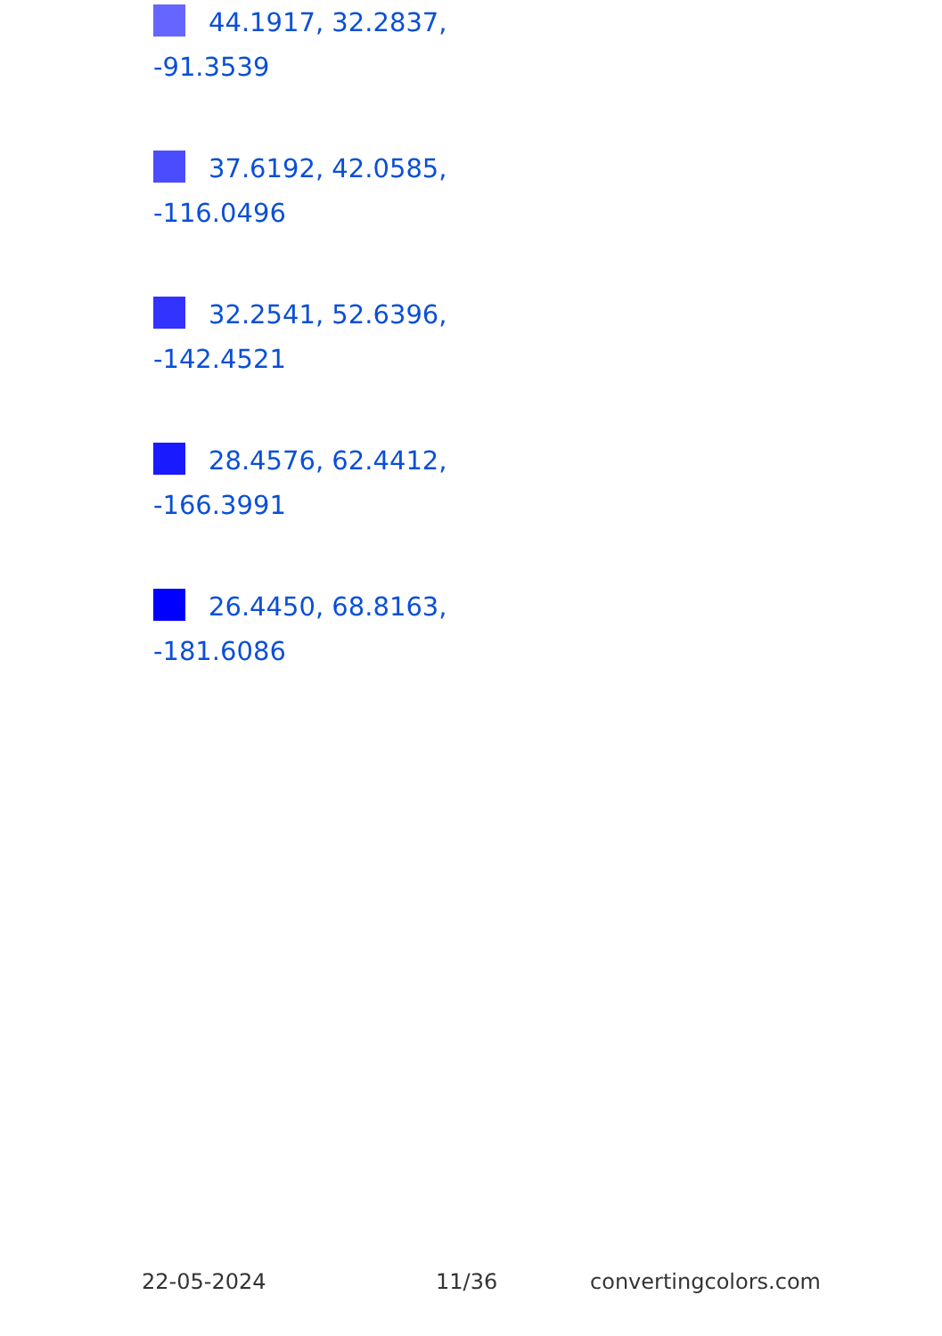44.1917, 32.2837,
-91.3539
37.6192, 42.0585,
-116.0496
32.2541, 52.6396,
-142.4521
28.4576, 62.4412,
-166.3991
26.4450, 68.8163,
-181.6086
22-05-2024 11/36 convertingcolors.com